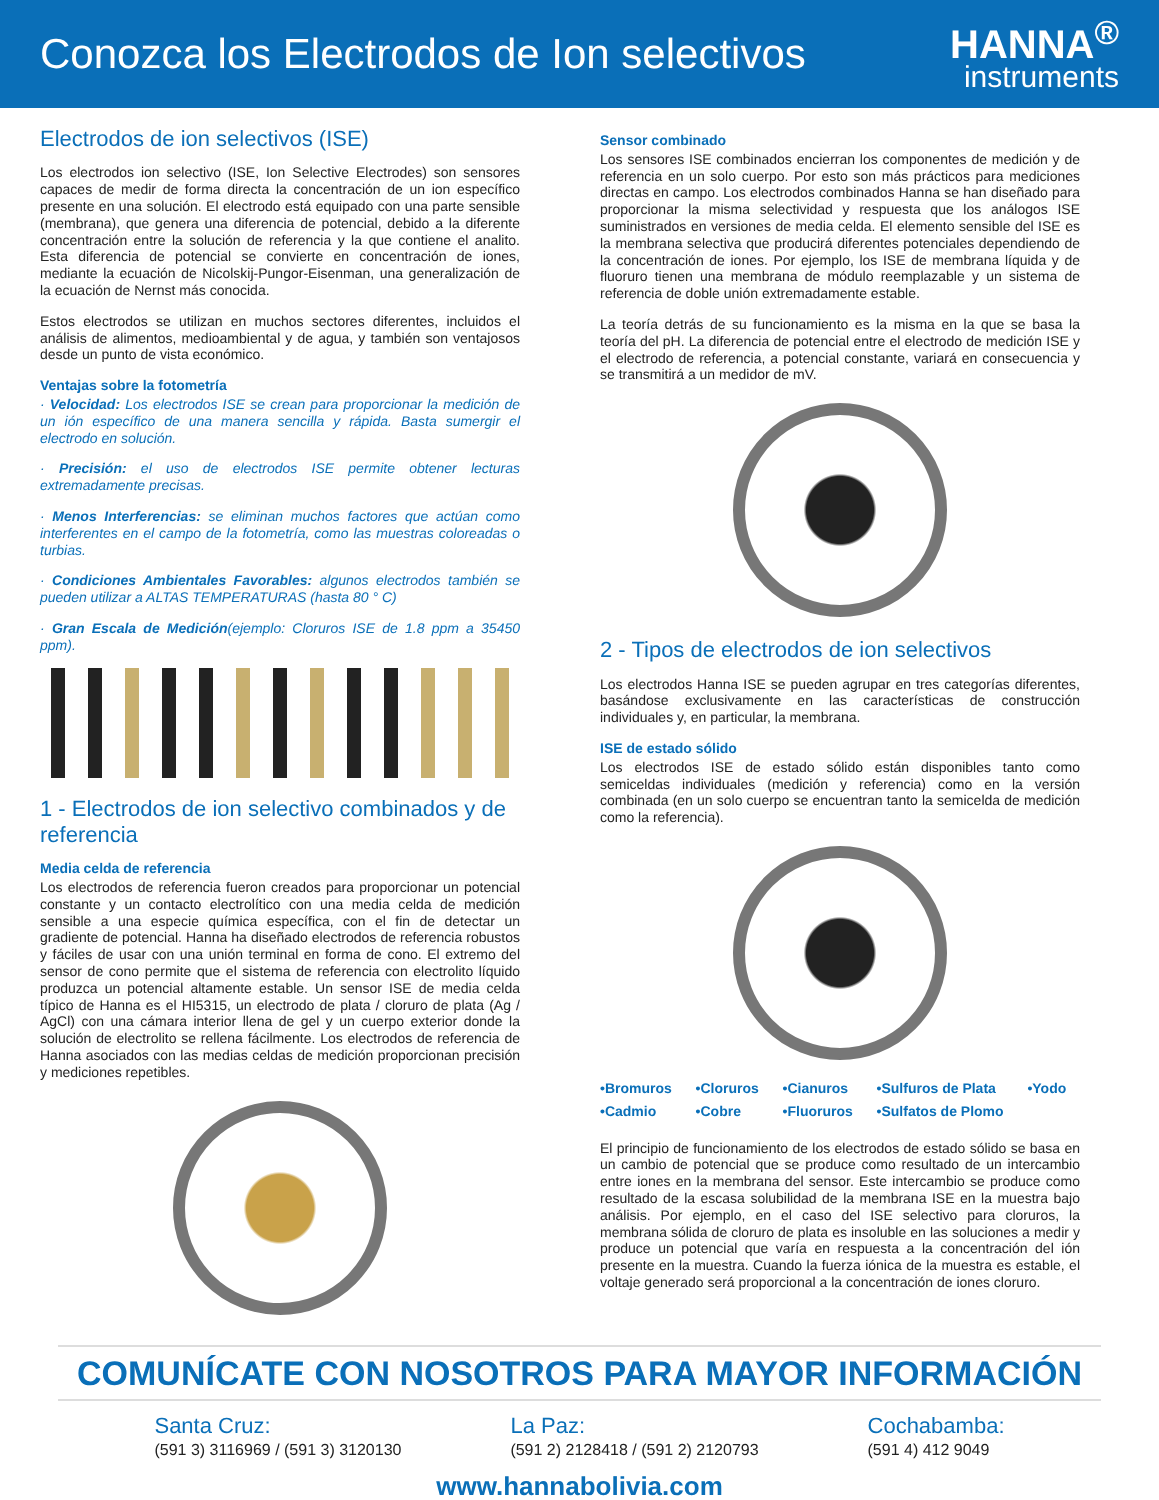Conozca los Electrodos de Ion selectivos
HANNA<sup>®</sup>
instruments
Electrodos de ion selectivos (ISE)
Los electrodos ion selectivo (ISE, Ion Selective Electrodes) son sensores capaces de medir de forma directa la concentración de un ion específico presente en una solución. El electrodo está equipado con una parte sensible (membrana), que genera una diferencia de potencial, debido a la diferente concentración entre la solución de referencia y la que contiene el analito. Esta diferencia de potencial se convierte en concentración de iones, mediante la ecuación de Nicolskij-Pungor-Eisenman, una generalización de la ecuación de Nernst más conocida.
Estos electrodos se utilizan en muchos sectores diferentes, incluidos el análisis de alimentos, medioambiental y de agua, y también son ventajosos desde un punto de vista económico.
Ventajas sobre la fotometría
· Velocidad: Los electrodos ISE se crean para proporcionar la medición de un ión específico de una manera sencilla y rápida. Basta sumergir el electrodo en solución.
· Precisión: el uso de electrodos ISE permite obtener lecturas extremadamente precisas.
· Menos Interferencias: se eliminan muchos factores que actúan como interferentes en el campo de la fotometría, como las muestras coloreadas o turbias.
· Condiciones Ambientales Favorables: algunos electrodos también se pueden utilizar a ALTAS TEMPERATURAS (hasta 80 ° C)
· Gran Escala de Medición(ejemplo: Cloruros ISE de 1.8 ppm a 35450 ppm).
1 - Electrodos de ion selectivo combinados y de referencia
Media celda de referencia
Los electrodos de referencia fueron creados para proporcionar un potencial constante y un contacto electrolítico con una media celda de medición sensible a una especie química específica, con el fin de detectar un gradiente de potencial. Hanna ha diseñado electrodos de referencia robustos y fáciles de usar con una unión terminal en forma de cono. El extremo del sensor de cono permite que el sistema de referencia con electrolito líquido produzca un potencial altamente estable. Un sensor ISE de media celda típico de Hanna es el HI5315, un electrodo de plata / cloruro de plata (Ag / AgCl) con una cámara interior llena de gel y un cuerpo exterior donde la solución de electrolito se rellena fácilmente. Los electrodos de referencia de Hanna asociados con las medias celdas de medición proporcionan precisión y mediciones repetibles.
Sensor combinado
Los sensores ISE combinados encierran los componentes de medición y de referencia en un solo cuerpo. Por esto son más prácticos para mediciones directas en campo. Los electrodos combinados Hanna se han diseñado para proporcionar la misma selectividad y respuesta que los análogos ISE suministrados en versiones de media celda. El elemento sensible del ISE es la membrana selectiva que producirá diferentes potenciales dependiendo de la concentración de iones. Por ejemplo, los ISE de membrana líquida y de fluoruro tienen una membrana de módulo reemplazable y un sistema de referencia de doble unión extremadamente estable.
La teoría detrás de su funcionamiento es la misma en la que se basa la teoría del pH. La diferencia de potencial entre el electrodo de medición ISE y el electrodo de referencia, a potencial constante, variará en consecuencia y se transmitirá a un medidor de mV.
2 - Tipos de electrodos de ion selectivos
Los electrodos Hanna ISE se pueden agrupar en tres categorías diferentes, basándose exclusivamente en las características de construcción individuales y, en particular, la membrana.
ISE de estado sólido
Los electrodos ISE de estado sólido están disponibles tanto como semiceldas individuales (medición y referencia) como en la versión combinada (en un solo cuerpo se encuentran tanto la semicelda de medición como la referencia).
•Bromuros •Cloruros •Cianuros •Sulfuros de Plata •Yodo •Cadmio •Cobre •Fluoruros •Sulfatos de Plomo
El principio de funcionamiento de los electrodos de estado sólido se basa en un cambio de potencial que se produce como resultado de un intercambio entre iones en la membrana del sensor. Este intercambio se produce como resultado de la escasa solubilidad de la membrana ISE en la muestra bajo análisis. Por ejemplo, en el caso del ISE selectivo para cloruros, la membrana sólida de cloruro de plata es insoluble en las soluciones a medir y produce un potencial que varía en respuesta a la concentración del ión presente en la muestra. Cuando la fuerza iónica de la muestra es estable, el voltaje generado será proporcional a la concentración de iones cloruro.
COMUNÍCATE CON NOSOTROS PARA MAYOR INFORMACIÓN
Santa Cruz:
(591 3) 3116969 / (591 3) 3120130
La Paz:
(591 2) 2128418 / (591 2) 2120793
Cochabamba:
(591 4) 412 9049
www.hannabolivia.com